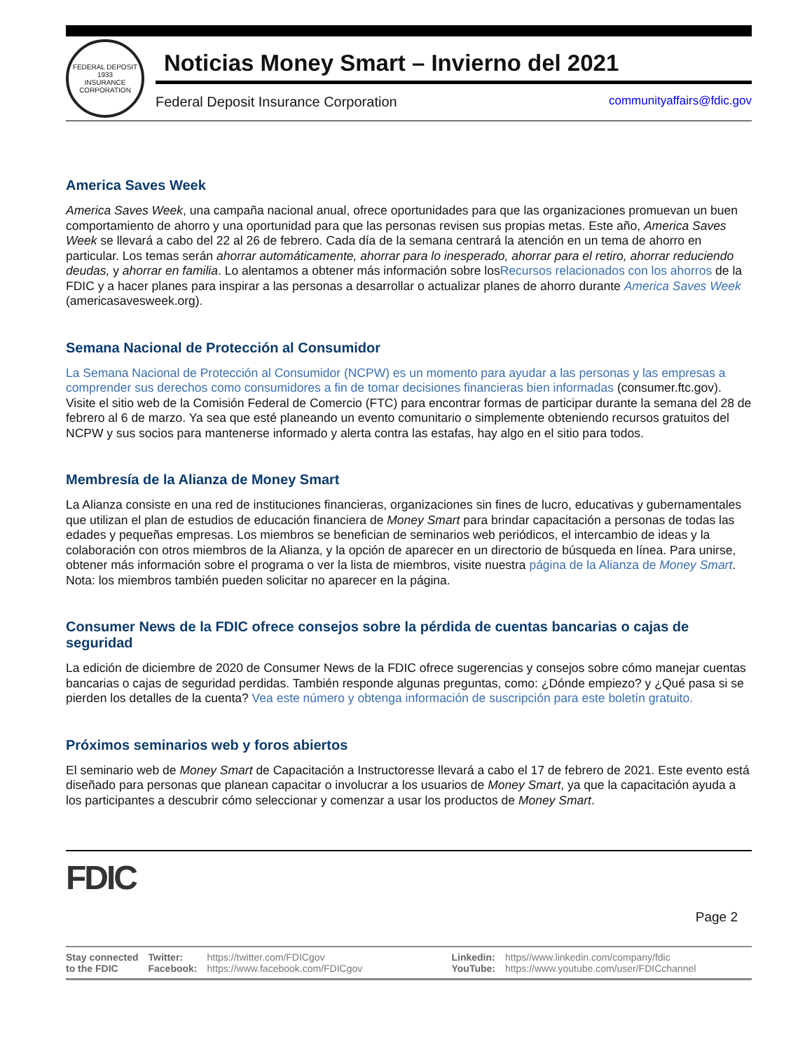FEDERAL DEPOSIT
1933
INSURANCE CORPORATION
Noticias Money Smart – Invierno del 2021
Federal Deposit Insurance Corporation communityaffairs@fdic.gov
America Saves Week
America Saves Week, una campaña nacional anual, ofrece oportunidades para que las organizaciones promuevan un buen comportamiento de ahorro y una oportunidad para que las personas revisen sus propias metas. Este año, America Saves Week se llevará a cabo del 22 al 26 de febrero. Cada día de la semana centrará la atención en un tema de ahorro en particular. Los temas serán ahorrar automáticamente, ahorrar para lo inesperado, ahorrar para el retiro, ahorrar reduciendo deudas, y ahorrar en familia. Lo alentamos a obtener más información sobre losRecursos relacionados con los ahorros de la FDIC y a hacer planes para inspirar a las personas a desarrollar o actualizar planes de ahorro durante America Saves Week (americasavesweek.org).
Semana Nacional de Protección al Consumidor
La Semana Nacional de Protección al Consumidor (NCPW) es un momento para ayudar a las personas y las empresas a comprender sus derechos como consumidores a fin de tomar decisiones financieras bien informadas (consumer.ftc.gov). Visite el sitio web de la Comisión Federal de Comercio (FTC) para encontrar formas de participar durante la semana del 28 de febrero al 6 de marzo. Ya sea que esté planeando un evento comunitario o simplemente obteniendo recursos gratuitos del NCPW y sus socios para mantenerse informado y alerta contra las estafas, hay algo en el sitio para todos.
Membresía de la Alianza de Money Smart
La Alianza consiste en una red de instituciones financieras, organizaciones sin fines de lucro, educativas y gubernamentales que utilizan el plan de estudios de educación financiera de Money Smart para brindar capacitación a personas de todas las edades y pequeñas empresas. Los miembros se benefician de seminarios web periódicos, el intercambio de ideas y la colaboración con otros miembros de la Alianza, y la opción de aparecer en un directorio de búsqueda en línea. Para unirse, obtener más información sobre el programa o ver la lista de miembros, visite nuestra página de la Alianza de Money Smart. Nota: los miembros también pueden solicitar no aparecer en la página.
Consumer News de la FDIC ofrece consejos sobre la pérdida de cuentas bancarias o cajas de seguridad
La edición de diciembre de 2020 de Consumer News de la FDIC ofrece sugerencias y consejos sobre cómo manejar cuentas bancarias o cajas de seguridad perdidas. También responde algunas preguntas, como: ¿Dónde empiezo? y ¿Qué pasa si se pierden los detalles de la cuenta? Vea este número y obtenga información de suscripción para este boletín gratuito.
Próximos seminarios web y foros abiertos
El seminario web de Money Smart de Capacitación a Instructoresse llevará a cabo el 17 de febrero de 2021. Este evento está diseñado para personas que planean capacitar o involucrar a los usuarios de Money Smart, ya que la capacitación ayuda a los participantes a descubrir cómo seleccionar y comenzar a usar los productos de Money Smart.
FDIC
Page 2
Stay connected
to the FDIC
Twitter:
Facebook:
https://twitter.com/FDICgov
https://www.facebook.com/FDICgov
Linkedin:
YouTube:
https//www.linkedin.com/company/fdic
https://www.youtube.com/user/FDICchannel